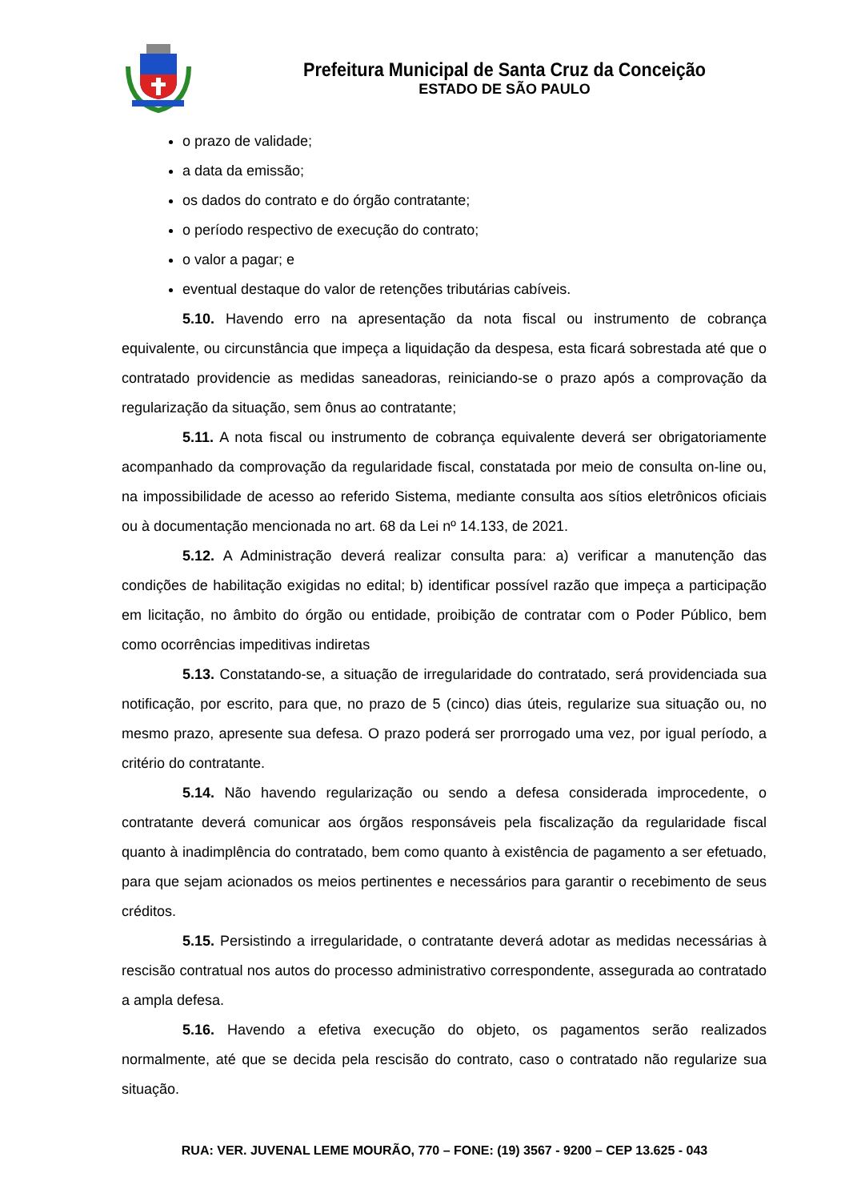Prefeitura Municipal de Santa Cruz da Conceição
ESTADO DE SÃO PAULO
o prazo de validade;
a data da emissão;
os dados do contrato e do órgão contratante;
o período respectivo de execução do contrato;
o valor a pagar; e
eventual destaque do valor de retenções tributárias cabíveis.
5.10. Havendo erro na apresentação da nota fiscal ou instrumento de cobrança equivalente, ou circunstância que impeça a liquidação da despesa, esta ficará sobrestada até que o contratado providencie as medidas saneadoras, reiniciando-se o prazo após a comprovação da regularização da situação, sem ônus ao contratante;
5.11. A nota fiscal ou instrumento de cobrança equivalente deverá ser obrigatoriamente acompanhado da comprovação da regularidade fiscal, constatada por meio de consulta on-line ou, na impossibilidade de acesso ao referido Sistema, mediante consulta aos sítios eletrônicos oficiais ou à documentação mencionada no art. 68 da Lei nº 14.133, de 2021.
5.12. A Administração deverá realizar consulta para: a) verificar a manutenção das condições de habilitação exigidas no edital; b) identificar possível razão que impeça a participação em licitação, no âmbito do órgão ou entidade, proibição de contratar com o Poder Público, bem como ocorrências impeditivas indiretas
5.13. Constatando-se, a situação de irregularidade do contratado, será providenciada sua notificação, por escrito, para que, no prazo de 5 (cinco) dias úteis, regularize sua situação ou, no mesmo prazo, apresente sua defesa. O prazo poderá ser prorrogado uma vez, por igual período, a critério do contratante.
5.14. Não havendo regularização ou sendo a defesa considerada improcedente, o contratante deverá comunicar aos órgãos responsáveis pela fiscalização da regularidade fiscal quanto à inadimplência do contratado, bem como quanto à existência de pagamento a ser efetuado, para que sejam acionados os meios pertinentes e necessários para garantir o recebimento de seus créditos.
5.15. Persistindo a irregularidade, o contratante deverá adotar as medidas necessárias à rescisão contratual nos autos do processo administrativo correspondente, assegurada ao contratado a ampla defesa.
5.16. Havendo a efetiva execução do objeto, os pagamentos serão realizados normalmente, até que se decida pela rescisão do contrato, caso o contratado não regularize sua situação.
RUA: VER. JUVENAL LEME MOURÃO, 770 – FONE: (19) 3567 - 9200 – CEP 13.625 - 043